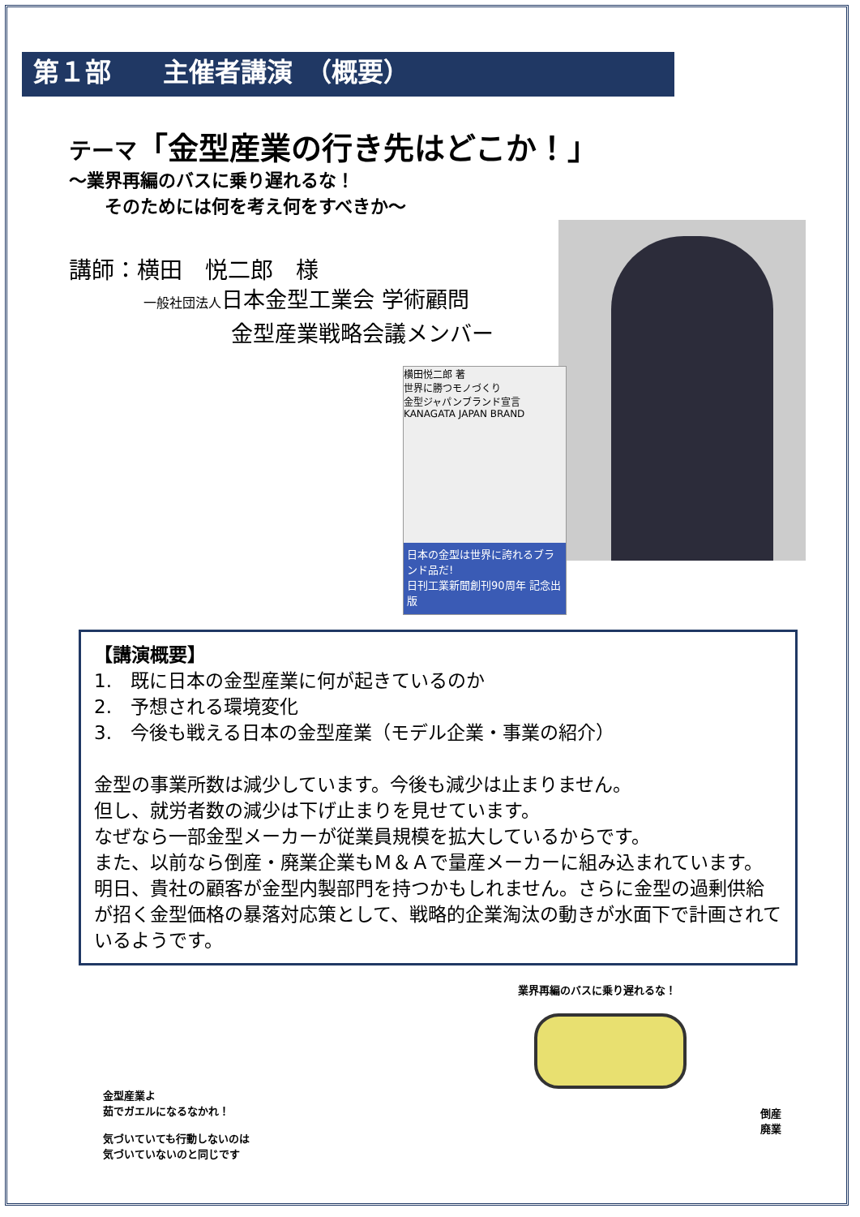第１部　　主催者講演　（概要）
テーマ「金型産業の行き先はどこか！」
～業界再編のバスに乗り遅れるな！
　　そのためには何を考え何をすべきか～
講師：横田　悦二郎　様
一般社団法人日本金型工業会 学術顧問
　　　　金型産業戦略会議メンバー
横田悦二郎 著
世界に勝つモノづくり
金型ジャパンブランド宣言
KANAGATA JAPAN BRAND
日本の金型は世界に誇れるブランド品だ!
日刊工業新聞創刊90周年 記念出版
【講演概要】
1.　既に日本の金型産業に何が起きているのか
2.　予想される環境変化
3.　今後も戦える日本の金型産業（モデル企業・事業の紹介）
金型の事業所数は減少しています。今後も減少は止まりません。
但し、就労者数の減少は下げ止まりを見せています。
なぜなら一部金型メーカーが従業員規模を拡大しているからです。
また、以前なら倒産・廃業企業もＭ＆Ａで量産メーカーに組み込まれています。
明日、貴社の顧客が金型内製部門を持つかもしれません。さらに金型の過剰供給が招く金型価格の暴落対応策として、戦略的企業淘汰の動きが水面下で計画されているようです。
金型産業よ
茹でガエルになるなかれ！
気づいていても行動しないのは
気づいていないのと同じです
業界再編のバスに乗り遅れるな！
倒産
廃業